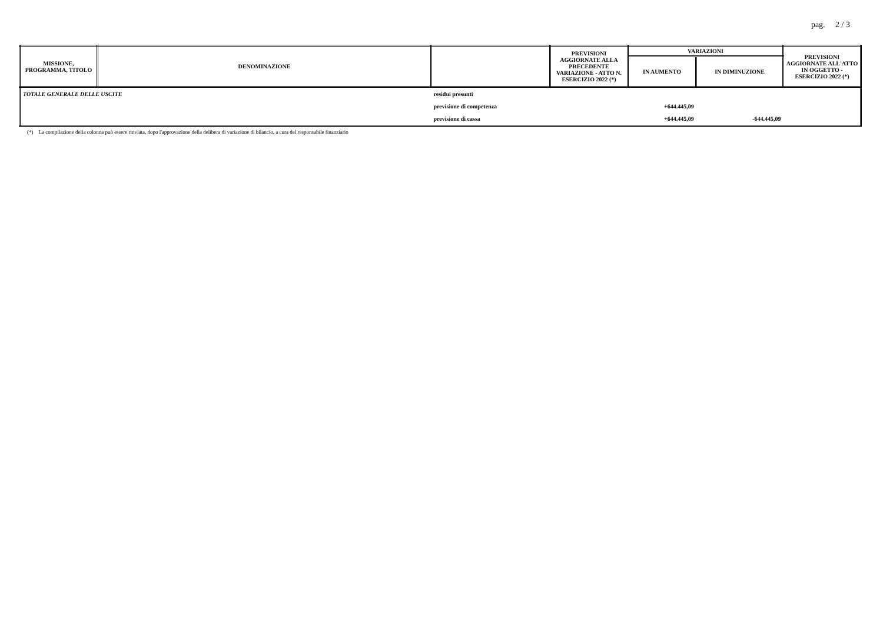pag. 2 / 3
| MISSIONE, PROGRAMMA, TITOLO | DENOMINAZIONE | | PREVISIONI AGGIORNATE ALLA PRECEDENTE VARIAZIONE - ATTO N. ESERCIZIO 2022 (*) | VARIAZIONI | | PREVISIONI AGGIORNATE ALL'ATTO IN OGGETTO - ESERCIZIO 2022 (*) |
| --- | --- | --- | --- | --- | --- | --- |
| | | | | IN AUMENTO | IN DIMINUZIONE | |
| TOTALE GENERALE DELLE USCITE | | residui presunti | | | | |
| | | previsione di competenza | | +644.445,09 | | |
| | | previsione di cassa | | +644.445,09 | -644.445,09 | |
(*) La compilazione della colonna può essere rinviata, dopo l'approvazione della delibera di variazione di bilancio, a cura del responsabile finanziario